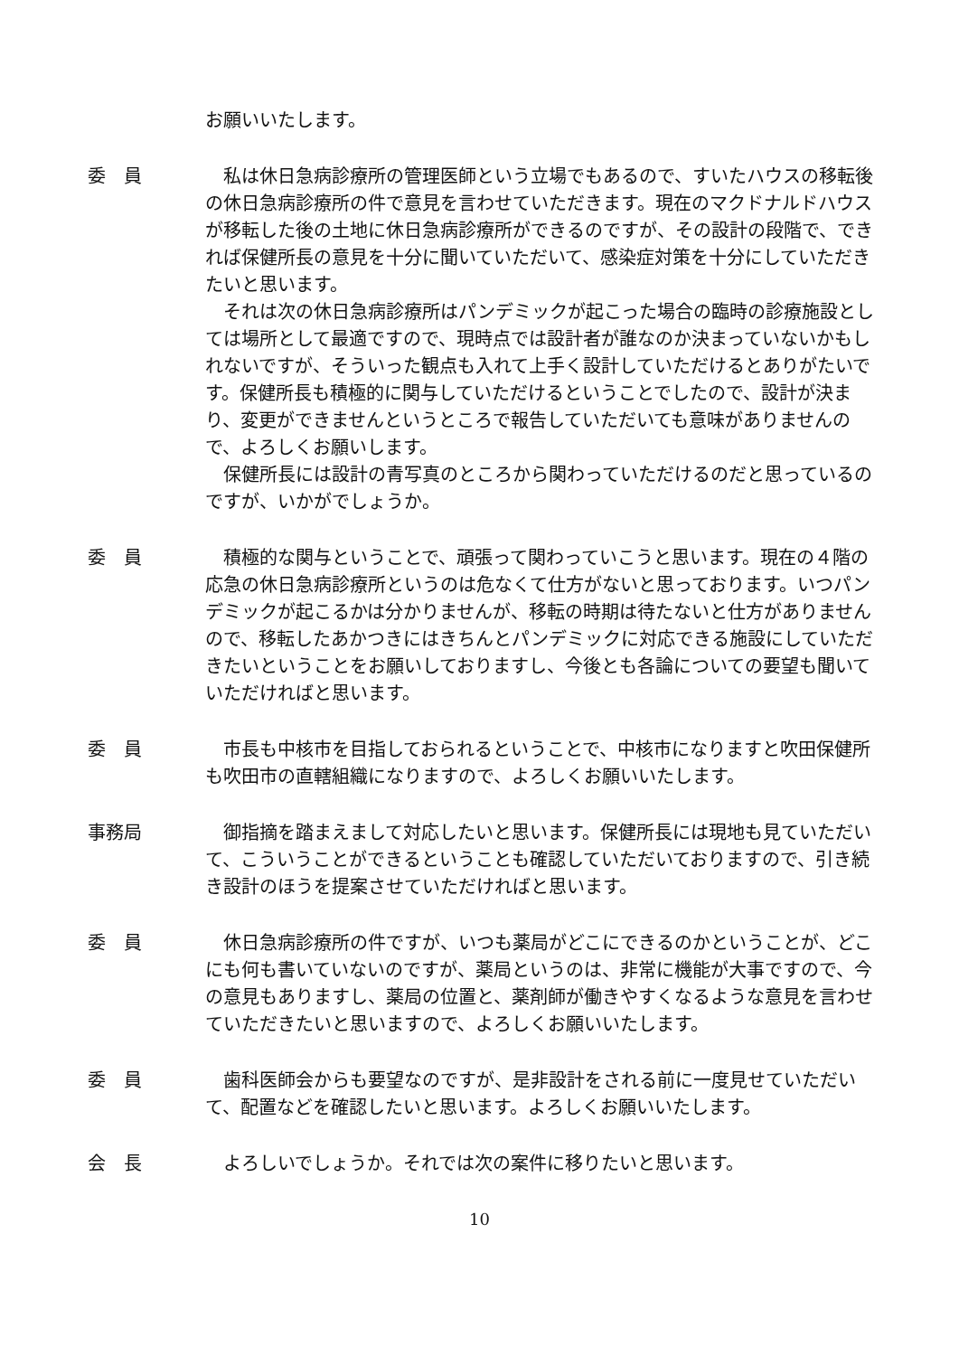お願いいたします。
委　員 私は休日急病診療所の管理医師という立場でもあるので、すいたハウスの移転後の休日急病診療所の件で意見を言わせていただきます。現在のマクドナルドハウスが移転した後の土地に休日急病診療所ができるのですが、その設計の段階で、できれば保健所長の意見を十分に聞いていただいて、感染症対策を十分にしていただきたいと思います。
それは次の休日急病診療所はパンデミックが起こった場合の臨時の診療施設としては場所として最適ですので、現時点では設計者が誰なのか決まっていないかもしれないですが、そういった観点も入れて上手く設計していただけるとありがたいです。保健所長も積極的に関与していただけるということでしたので、設計が決まり、変更ができませんというところで報告していただいても意味がありませんので、よろしくお願いします。
保健所長には設計の青写真のところから関わっていただけるのだと思っているのですが、いかがでしょうか。
委　員 積極的な関与ということで、頑張って関わっていこうと思います。現在の４階の応急の休日急病診療所というのは危なくて仕方がないと思っております。いつパンデミックが起こるかは分かりませんが、移転の時期は待たないと仕方がありませんので、移転したあかつきにはきちんとパンデミックに対応できる施設にしていただきたいということをお願いしておりますし、今後とも各論についての要望も聞いていただければと思います。
委　員 市長も中核市を目指しておられるということで、中核市になりますと吹田保健所も吹田市の直轄組織になりますので、よろしくお願いいたします。
事務局 御指摘を踏まえまして対応したいと思います。保健所長には現地も見ていただいて、こういうことができるということも確認していただいておりますので、引き続き設計のほうを提案させていただければと思います。
委　員 休日急病診療所の件ですが、いつも薬局がどこにできるのかということが、どこにも何も書いていないのですが、薬局というのは、非常に機能が大事ですので、今の意見もありますし、薬局の位置と、薬剤師が働きやすくなるような意見を言わせていただきたいと思いますので、よろしくお願いいたします。
委　員 歯科医師会からも要望なのですが、是非設計をされる前に一度見せていただいて、配置などを確認したいと思います。よろしくお願いいたします。
会　長 よろしいでしょうか。それでは次の案件に移りたいと思います。
10